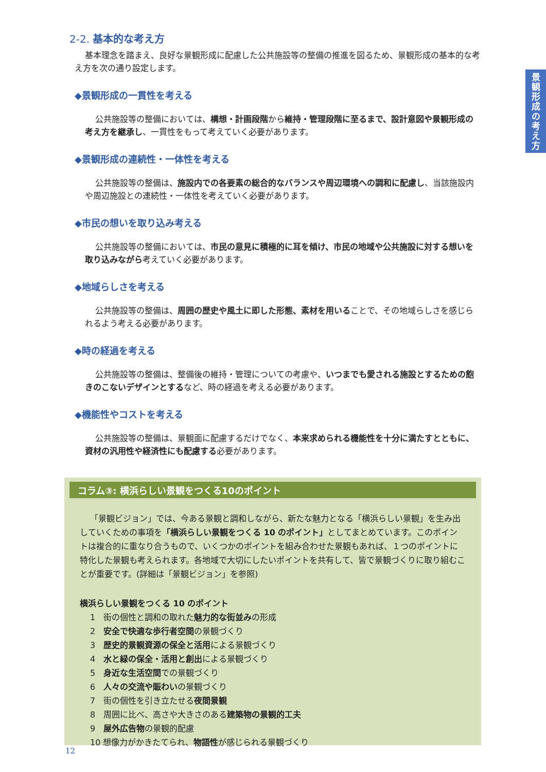景
観
形
成
の
考
え
方
2-2. 基本的な考え方
基本理念を踏まえ、良好な景観形成に配慮した公共施設等の整備の推進を図るため、景観形成の基本的な考え方を次の通り設定します。
◆景観形成の一貫性を考える
公共施設等の整備においては、構想・計画段階から維持・管理段階に至るまで、設計意図や景観形成の考え方を継承し、一貫性をもって考えていく必要があります。
◆景観形成の連続性・一体性を考える
公共施設等の整備は、施設内での各要素の総合的なバランスや周辺環境への調和に配慮し、当該施設内や周辺施設との連続性・一体性を考えていく必要があります。
◆市民の想いを取り込み考える
公共施設等の整備においては、市民の意見に積極的に耳を傾け、市民の地域や公共施設に対する想いを取り込みながら考えていく必要があります。
◆地域らしさを考える
公共施設等の整備は、周囲の歴史や風土に即した形態、素材を用いることで、その地域らしさを感じられるよう考える必要があります。
◆時の経過を考える
公共施設等の整備は、整備後の維持・管理についての考慮や、いつまでも愛される施設とするための飽きのこないデザインとするなど、時の経過を考える必要があります。
◆機能性やコストを考える
公共施設等の整備は、景観面に配慮するだけでなく、本来求められる機能性を十分に満たすとともに、資材の汎用性や経済性にも配慮する必要があります。
コラム③: 横浜らしい景観をつくる10のポイント
「景観ビジョン」では、今ある景観と調和しながら、新たな魅力となる「横浜らしい景観」を生み出していくための事項を「横浜らしい景観をつくる 10 のポイント」としてまとめています。このポイントは複合的に重なり合うもので、いくつかのポイントを組み合わせた景観もあれば、１つのポイントに特化した景観も考えられます。各地域で大切にしたいポイントを共有して、皆で景観づくりに取り組むことが重要です。(詳細は「景観ビジョン」を参照)
横浜らしい景観をつくる 10 のポイント
1　街の個性と調和の取れた魅力的な街並みの形成
2　安全で快適な歩行者空間の景観づくり
3　歴史的景観資源の保全と活用による景観づくり
4　水と緑の保全・活用と創出による景観づくり
5　身近な生活空間での景観づくり
6　人々の交流や賑わいの景観づくり
7　街の個性を引き立たせる夜間景観
8　周囲に比べ、高さや大きさのある建築物の景観的工夫
9　屋外広告物の景観的配慮
10 想像力がかきたてられ、物語性が感じられる景観づくり
12